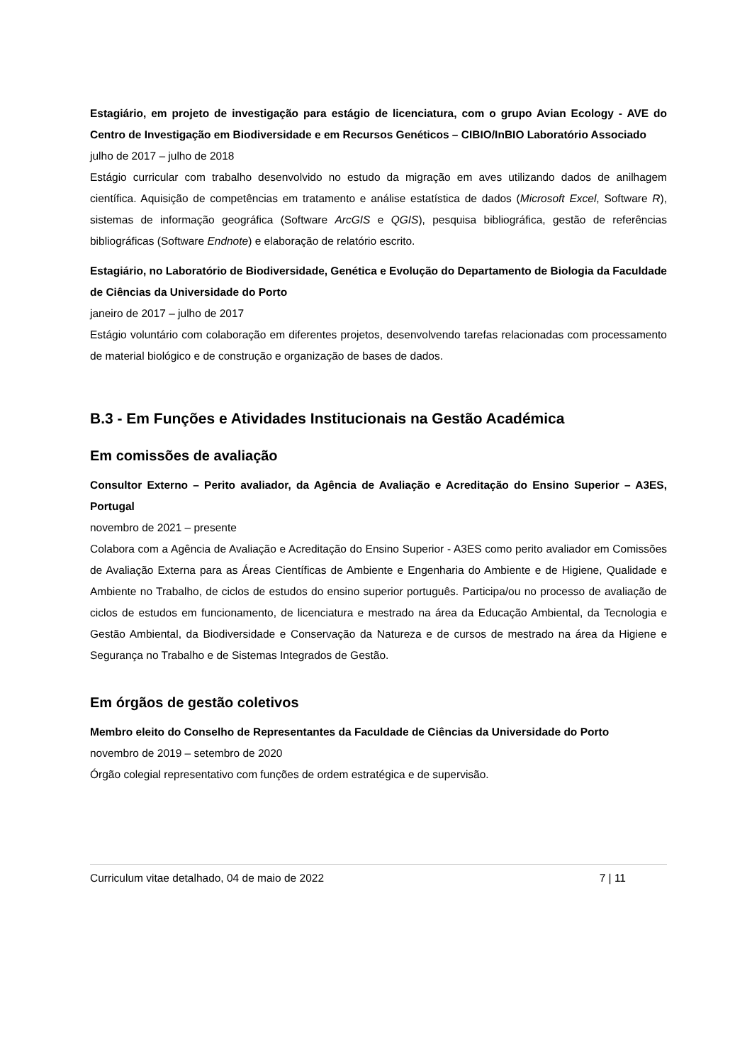Estagiário, em projeto de investigação para estágio de licenciatura, com o grupo Avian Ecology - AVE do Centro de Investigação em Biodiversidade e em Recursos Genéticos – CIBIO/InBIO Laboratório Associado
julho de 2017 – julho de 2018
Estágio curricular com trabalho desenvolvido no estudo da migração em aves utilizando dados de anilhagem científica. Aquisição de competências em tratamento e análise estatística de dados (Microsoft Excel, Software R), sistemas de informação geográfica (Software ArcGIS e QGIS), pesquisa bibliográfica, gestão de referências bibliográficas (Software Endnote) e elaboração de relatório escrito.
Estagiário, no Laboratório de Biodiversidade, Genética e Evolução do Departamento de Biologia da Faculdade de Ciências da Universidade do Porto
janeiro de 2017 – julho de 2017
Estágio voluntário com colaboração em diferentes projetos, desenvolvendo tarefas relacionadas com processamento de material biológico e de construção e organização de bases de dados.
B.3 - Em Funções e Atividades Institucionais na Gestão Académica
Em comissões de avaliação
Consultor Externo – Perito avaliador, da Agência de Avaliação e Acreditação do Ensino Superior – A3ES, Portugal
novembro de 2021 – presente
Colabora com a Agência de Avaliação e Acreditação do Ensino Superior - A3ES como perito avaliador em Comissões de Avaliação Externa para as Áreas Científicas de Ambiente e Engenharia do Ambiente e de Higiene, Qualidade e Ambiente no Trabalho, de ciclos de estudos do ensino superior português. Participa/ou no processo de avaliação de ciclos de estudos em funcionamento, de licenciatura e mestrado na área da Educação Ambiental, da Tecnologia e Gestão Ambiental, da Biodiversidade e Conservação da Natureza e de cursos de mestrado na área da Higiene e Segurança no Trabalho e de Sistemas Integrados de Gestão.
Em órgãos de gestão coletivos
Membro eleito do Conselho de Representantes da Faculdade de Ciências da Universidade do Porto
novembro de 2019 – setembro de 2020
Órgão colegial representativo com funções de ordem estratégica e de supervisão.
Curriculum vitae detalhado, 04 de maio de 2022 7 | 11